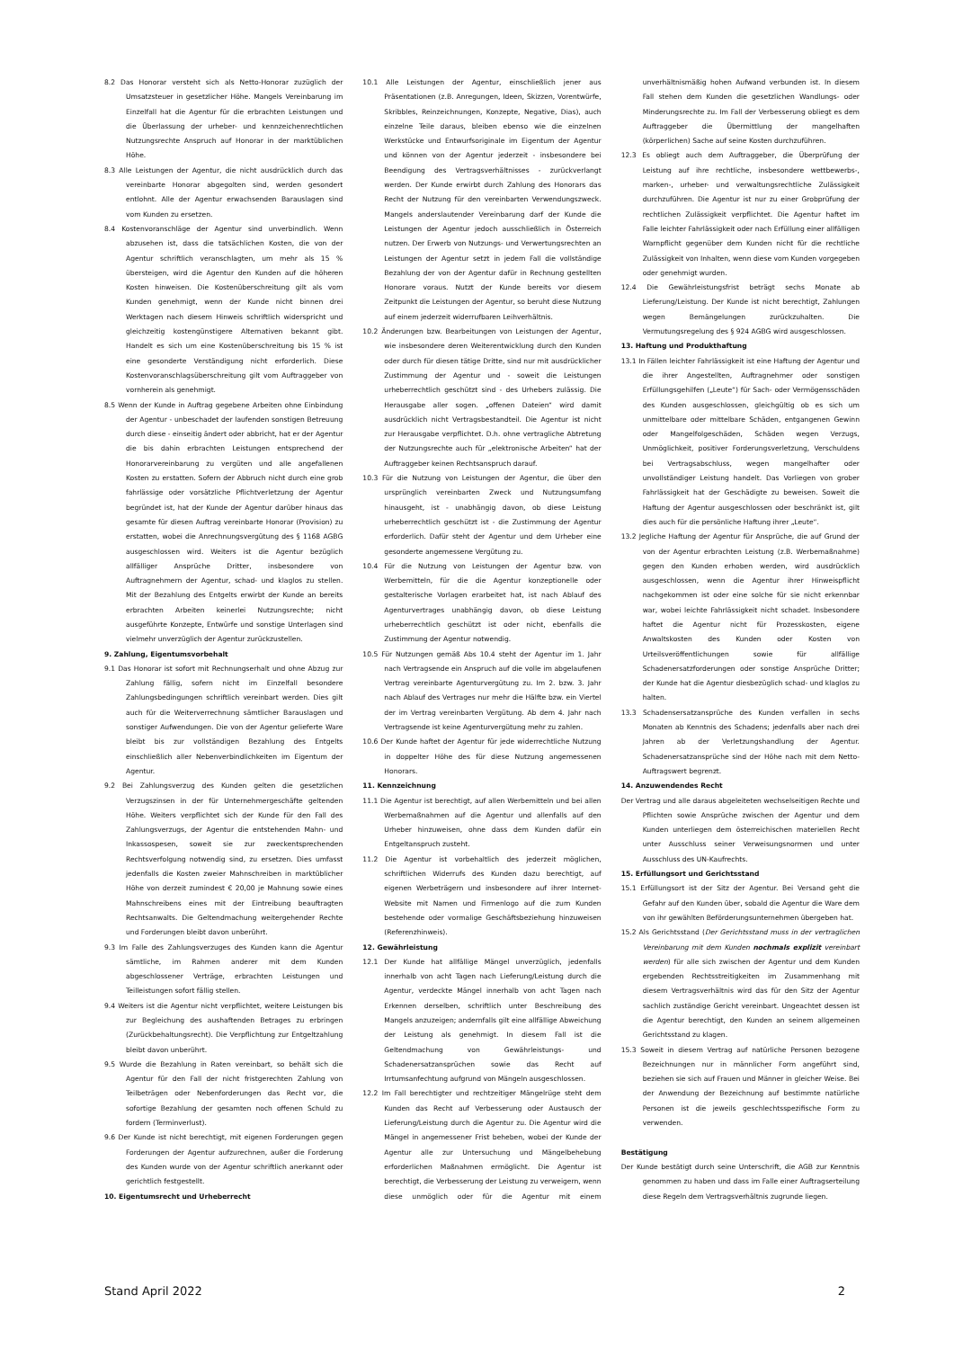8.2 Das Honorar versteht sich als Netto-Honorar zuzüglich der Umsatzsteuer in gesetzlicher Höhe. Mangels Vereinbarung im Einzelfall hat die Agentur für die erbrachten Leistungen und die Überlassung der urheber- und kennzeichenrechtlichen Nutzungsrechte Anspruch auf Honorar in der marktüblichen Höhe.
8.3 Alle Leistungen der Agentur, die nicht ausdrücklich durch das vereinbarte Honorar abgegolten sind, werden gesondert entlohnt. Alle der Agentur erwachsenden Barauslagen sind vom Kunden zu ersetzen.
8.4 Kostenvoranschläge der Agentur sind unverbindlich. Wenn abzusehen ist, dass die tatsächlichen Kosten, die von der Agentur schriftlich veranschlagten, um mehr als 15 % übersteigen, wird die Agentur den Kunden auf die höheren Kosten hinweisen. Die Kostenüberschreitung gilt als vom Kunden genehmigt, wenn der Kunde nicht binnen drei Werktagen nach diesem Hinweis schriftlich widerspricht und gleichzeitig kostengünstigere Alternativen bekannt gibt. Handelt es sich um eine Kostenüberschreitung bis 15 % ist eine gesonderte Verständigung nicht erforderlich. Diese Kostenvoranschlagsüberschreitung gilt vom Auftraggeber von vornherein als genehmigt.
8.5 Wenn der Kunde in Auftrag gegebene Arbeiten ohne Einbindung der Agentur - unbeschadet der laufenden sonstigen Betreuung durch diese - einseitig ändert oder abbricht, hat er der Agentur die bis dahin erbrachten Leistungen entsprechend der Honorarvereinbarung zu vergüten und alle angefallenen Kosten zu erstatten. Sofern der Abbruch nicht durch eine grob fahrlässige oder vorsätzliche Pflichtverletzung der Agentur begründet ist, hat der Kunde der Agentur darüber hinaus das gesamte für diesen Auftrag vereinbarte Honorar (Provision) zu erstatten, wobei die Anrechnungsvergütung des § 1168 AGBG ausgeschlossen wird. Weiters ist die Agentur bezüglich allfälliger Ansprüche Dritter, insbesondere von Auftragnehmern der Agentur, schad- und klaglos zu stellen. Mit der Bezahlung des Entgelts erwirbt der Kunde an bereits erbrachten Arbeiten keinerlei Nutzungsrechte; nicht ausgeführte Konzepte, Entwürfe und sonstige Unterlagen sind vielmehr unverzüglich der Agentur zurückzustellen.
9. Zahlung, Eigentumsvorbehalt
9.1 Das Honorar ist sofort mit Rechnungserhalt und ohne Abzug zur Zahlung fällig, sofern nicht im Einzelfall besondere Zahlungsbedingungen schriftlich vereinbart werden. Dies gilt auch für die Weiterverrechnung sämtlicher Barauslagen und sonstiger Aufwendungen. Die von der Agentur gelieferte Ware bleibt bis zur vollständigen Bezahlung des Entgelts einschließlich aller Nebenverbindlichkeiten im Eigentum der Agentur.
9.2 Bei Zahlungsverzug des Kunden gelten die gesetzlichen Verzugszinsen in der für Unternehmergeschäfte geltenden Höhe. Weiters verpflichtet sich der Kunde für den Fall des Zahlungsverzugs, der Agentur die entstehenden Mahn- und Inkassospesen, soweit sie zur zweckentsprechenden Rechtsverfolgung notwendig sind, zu ersetzen. Dies umfasst jedenfalls die Kosten zweier Mahnschreiben in marktüblicher Höhe von derzeit zumindest € 20,00 je Mahnung sowie eines Mahnschreibens eines mit der Eintreibung beauftragten Rechtsanwalts. Die Geltendmachung weitergehender Rechte und Forderungen bleibt davon unberührt.
9.3 Im Falle des Zahlungsverzuges des Kunden kann die Agentur sämtliche, im Rahmen anderer mit dem Kunden abgeschlossener Verträge, erbrachten Leistungen und Teilleistungen sofort fällig stellen.
9.4 Weiters ist die Agentur nicht verpflichtet, weitere Leistungen bis zur Begleichung des aushaftenden Betrages zu erbringen (Zurückbehaltungsrecht). Die Verpflichtung zur Entgeltzahlung bleibt davon unberührt.
9.5 Wurde die Bezahlung in Raten vereinbart, so behält sich die Agentur für den Fall der nicht fristgerechten Zahlung von Teilbeträgen oder Nebenforderungen das Recht vor, die sofortige Bezahlung der gesamten noch offenen Schuld zu fordern (Terminverlust).
9.6 Der Kunde ist nicht berechtigt, mit eigenen Forderungen gegen Forderungen der Agentur aufzurechnen, außer die Forderung des Kunden wurde von der Agentur schriftlich anerkannt oder gerichtlich festgestellt.
10. Eigentumsrecht und Urheberrecht
10.1 Alle Leistungen der Agentur, einschließlich jener aus Präsentationen (z.B. Anregungen, Ideen, Skizzen, Vorentwürfe, Skribbles, Reinzeichnungen, Konzepte, Negative, Dias), auch einzelne Teile daraus, bleiben ebenso wie die einzelnen Werkstücke und Entwurfsoriginale im Eigentum der Agentur und können von der Agentur jederzeit - insbesondere bei Beendigung des Vertragsverhältnisses - zurückverlangt werden. Der Kunde erwirbt durch Zahlung des Honorars das Recht der Nutzung für den vereinbarten Verwendungszweck. Mangels anderslautender Vereinbarung darf der Kunde die Leistungen der Agentur jedoch ausschließlich in Österreich nutzen. Der Erwerb von Nutzungs- und Verwertungsrechten an Leistungen der Agentur setzt in jedem Fall die vollständige Bezahlung der von der Agentur dafür in Rechnung gestellten Honorare voraus. Nutzt der Kunde bereits vor diesem Zeitpunkt die Leistungen der Agentur, so beruht diese Nutzung auf einem jederzeit widerrufbaren Leihverhältnis.
10.2 Änderungen bzw. Bearbeitungen von Leistungen der Agentur, wie insbesondere deren Weiterentwicklung durch den Kunden oder durch für diesen tätige Dritte, sind nur mit ausdrücklicher Zustimmung der Agentur und - soweit die Leistungen urheberrechtlich geschützt sind - des Urhebers zulässig. Die Herausgabe aller sogen. „offenen Dateien“ wird damit ausdrücklich nicht Vertragsbestandteil. Die Agentur ist nicht zur Herausgabe verpflichtet. D.h. ohne vertragliche Abtretung der Nutzungsrechte auch für „elektronische Arbeiten“ hat der Auftraggeber keinen Rechtsanspruch darauf.
10.3 Für die Nutzung von Leistungen der Agentur, die über den ursprünglich vereinbarten Zweck und Nutzungsumfang hinausgeht, ist - unabhängig davon, ob diese Leistung urheberrechtlich geschützt ist - die Zustimmung der Agentur erforderlich. Dafür steht der Agentur und dem Urheber eine gesonderte angemessene Vergütung zu.
10.4 Für die Nutzung von Leistungen der Agentur bzw. von Werbemitteln, für die die Agentur konzeptionelle oder gestalterische Vorlagen erarbeitet hat, ist nach Ablauf des Agenturvertrages unabhängig davon, ob diese Leistung urheberrechtlich geschützt ist oder nicht, ebenfalls die Zustimmung der Agentur notwendig.
10.5 Für Nutzungen gemäß Abs 10.4 steht der Agentur im 1. Jahr nach Vertragsende ein Anspruch auf die volle im abgelaufenen Vertrag vereinbarte Agenturvergütung zu. Im 2. bzw. 3. Jahr nach Ablauf des Vertrages nur mehr die Hälfte bzw. ein Viertel der im Vertrag vereinbarten Vergütung. Ab dem 4. Jahr nach Vertragsende ist keine Agenturvergütung mehr zu zahlen.
10.6 Der Kunde haftet der Agentur für jede widerrechtliche Nutzung in doppelter Höhe des für diese Nutzung angemessenen Honorars.
11. Kennzeichnung
11.1 Die Agentur ist berechtigt, auf allen Werbemitteln und bei allen Werbemaßnahmen auf die Agentur und allenfalls auf den Urheber hinzuweisen, ohne dass dem Kunden dafür ein Entgeltanspruch zusteht.
11.2 Die Agentur ist vorbehaltlich des jederzeit möglichen, schriftlichen Widerrufs des Kunden dazu berechtigt, auf eigenen Werbeträgern und insbesondere auf ihrer Internet-Website mit Namen und Firmenlogo auf die zum Kunden bestehende oder vormalige Geschäftsbeziehung hinzuweisen (Referenzhinweis).
12. Gewährleistung
12.1 Der Kunde hat allfällige Mängel unverzüglich, jedenfalls innerhalb von acht Tagen nach Lieferung/Leistung durch die Agentur, verdeckte Mängel innerhalb von acht Tagen nach Erkennen derselben, schriftlich unter Beschreibung des Mangels anzuzeigen; andernfalls gilt eine allfällige Abweichung der Leistung als genehmigt. In diesem Fall ist die Geltendmachung von Gewährleistungs- und Schadenersatzansprüchen sowie das Recht auf Irrtumsanfechtung aufgrund von Mängeln ausgeschlossen.
12.2 Im Fall berechtigter und rechtzeitiger Mängelrüge steht dem Kunden das Recht auf Verbesserung oder Austausch der Lieferung/Leistung durch die Agentur zu. Die Agentur wird die Mängel in angemessener Frist beheben, wobei der Kunde der Agentur alle zur Untersuchung und Mängelbehebung erforderlichen Maßnahmen ermöglicht. Die Agentur ist berechtigt, die Verbesserung der Leistung zu verweigern, wenn diese unmöglich oder für die Agentur mit einem unverhältnismäßig hohen Aufwand verbunden ist. In diesem Fall stehen dem Kunden die gesetzlichen Wandlungs- oder Minderungsrechte zu. Im Fall der Verbesserung obliegt es dem Auftraggeber die Übermittlung der mangelhaften (körperlichen) Sache auf seine Kosten durchzuführen.
12.3 Es obliegt auch dem Auftraggeber, die Überprüfung der Leistung auf ihre rechtliche, insbesondere wettbewerbs-, marken-, urheber- und verwaltungsrechtliche Zulässigkeit durchzuführen. Die Agentur ist nur zu einer Grobprüfung der rechtlichen Zulässigkeit verpflichtet. Die Agentur haftet im Falle leichter Fahrlässigkeit oder nach Erfüllung einer allfälligen Warnpflicht gegenüber dem Kunden nicht für die rechtliche Zulässigkeit von Inhalten, wenn diese vom Kunden vorgegeben oder genehmigt wurden.
12.4 Die Gewährleistungsfrist beträgt sechs Monate ab Lieferung/Leistung. Der Kunde ist nicht berechtigt, Zahlungen wegen Bemängelungen zurückzuhalten. Die Vermutungsregelung des § 924 AGBG wird ausgeschlossen.
13. Haftung und Produkthaftung
13.1 In Fällen leichter Fahrlässigkeit ist eine Haftung der Agentur und die ihrer Angestellten, Auftragnehmer oder sonstigen Erfüllungsgehilfen („Leute“) für Sach- oder Vermögensschäden des Kunden ausgeschlossen, gleichgültig ob es sich um unmittelbare oder mittelbare Schäden, entgangenen Gewinn oder Mangelfolgeschäden, Schäden wegen Verzugs, Unmöglichkeit, positiver Forderungsverletzung, Verschuldens bei Vertragsabschluss, wegen mangelhafter oder unvollständiger Leistung handelt. Das Vorliegen von grober Fahrlässigkeit hat der Geschädigte zu beweisen. Soweit die Haftung der Agentur ausgeschlossen oder beschränkt ist, gilt dies auch für die persönliche Haftung ihrer „Leute“.
13.2 Jegliche Haftung der Agentur für Ansprüche, die auf Grund der von der Agentur erbrachten Leistung (z.B. Werbemaßnahme) gegen den Kunden erhoben werden, wird ausdrücklich ausgeschlossen, wenn die Agentur ihrer Hinweispflicht nachgekommen ist oder eine solche für sie nicht erkennbar war, wobei leichte Fahrlässigkeit nicht schadet. Insbesondere haftet die Agentur nicht für Prozesskosten, eigene Anwaltskosten des Kunden oder Kosten von Urteilsveröffentlichungen sowie für allfällige Schadenersatzforderungen oder sonstige Ansprüche Dritter; der Kunde hat die Agentur diesbezüglich schad- und klaglos zu halten.
13.3 Schadensersatzansprüche des Kunden verfallen in sechs Monaten ab Kenntnis des Schadens; jedenfalls aber nach drei Jahren ab der Verletzungshandlung der Agentur. Schadenersatzansprüche sind der Höhe nach mit dem Netto-Auftragswert begrenzt.
14. Anzuwendendes Recht
Der Vertrag und alle daraus abgeleiteten wechselseitigen Rechte und Pflichten sowie Ansprüche zwischen der Agentur und dem Kunden unterliegen dem österreichischen materiellen Recht unter Ausschluss seiner Verweisungsnormen und unter Ausschluss des UN-Kaufrechts.
15. Erfüllungsort und Gerichtsstand
15.1 Erfüllungsort ist der Sitz der Agentur. Bei Versand geht die Gefahr auf den Kunden über, sobald die Agentur die Ware dem von ihr gewählten Beförderungsunternehmen übergeben hat.
15.2 Als Gerichtsstand (Der Gerichtsstand muss in der vertraglichen Vereinbarung mit dem Kunden nochmals explizit vereinbart werden) für alle sich zwischen der Agentur und dem Kunden ergebenden Rechtsstreitigkeiten im Zusammenhang mit diesem Vertragsverhältnis wird das für den Sitz der Agentur sachlich zuständige Gericht vereinbart. Ungeachtet dessen ist die Agentur berechtigt, den Kunden an seinem allgemeinen Gerichtsstand zu klagen.
15.3 Soweit in diesem Vertrag auf natürliche Personen bezogene Bezeichnungen nur in männlicher Form angeführt sind, beziehen sie sich auf Frauen und Männer in gleicher Weise. Bei der Anwendung der Bezeichnung auf bestimmte natürliche Personen ist die jeweils geschlechtsspezifische Form zu verwenden.
Bestätigung
Der Kunde bestätigt durch seine Unterschrift, die AGB zur Kenntnis genommen zu haben und dass im Falle einer Auftragserteilung diese Regeln dem Vertragsverhältnis zugrunde liegen.
Stand April 2022 2